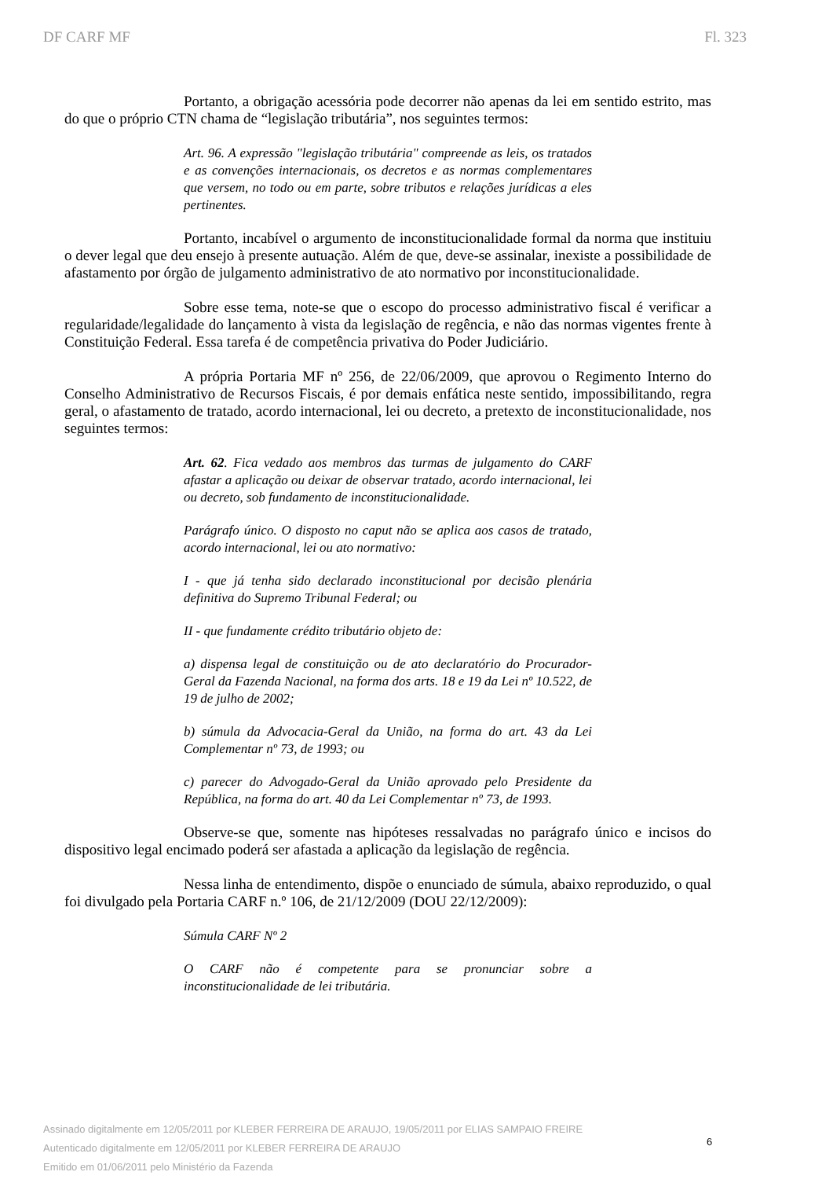DF CARF MF Fl. 323
Portanto, a obrigação acessória pode decorrer não apenas da lei em sentido estrito, mas do que o próprio CTN chama de “legislação tributária”, nos seguintes termos:
Art. 96. A expressão "legislação tributária" compreende as leis, os tratados e as convenções internacionais, os decretos e as normas complementares que versem, no todo ou em parte, sobre tributos e relações jurídicas a eles pertinentes.
Portanto, incabível o argumento de inconstitucionalidade formal da norma que instituiu o dever legal que deu ensejo à presente autuação. Além de que, deve-se assinalar, inexiste a possibilidade de afastamento por órgão de julgamento administrativo de ato normativo por inconstitucionalidade.
Sobre esse tema, note-se que o escopo do processo administrativo fiscal é verificar a regularidade/legalidade do lançamento à vista da legislação de regência, e não das normas vigentes frente à Constituição Federal. Essa tarefa é de competência privativa do Poder Judiciário.
A própria Portaria MF nº 256, de 22/06/2009, que aprovou o Regimento Interno do Conselho Administrativo de Recursos Fiscais, é por demais enfática neste sentido, impossibilitando, regra geral, o afastamento de tratado, acordo internacional, lei ou decreto, a pretexto de inconstitucionalidade, nos seguintes termos:
Art. 62. Fica vedado aos membros das turmas de julgamento do CARF afastar a aplicação ou deixar de observar tratado, acordo internacional, lei ou decreto, sob fundamento de inconstitucionalidade.
Parágrafo único. O disposto no caput não se aplica aos casos de tratado, acordo internacional, lei ou ato normativo:
I - que já tenha sido declarado inconstitucional por decisão plenária definitiva do Supremo Tribunal Federal; ou
II - que fundamente crédito tributário objeto de:
a) dispensa legal de constituição ou de ato declaratório do Procurador-Geral da Fazenda Nacional, na forma dos arts. 18 e 19 da Lei nº 10.522, de 19 de julho de 2002;
b) súmula da Advocacia-Geral da União, na forma do art. 43 da Lei Complementar nº 73, de 1993; ou
c) parecer do Advogado-Geral da União aprovado pelo Presidente da República, na forma do art. 40 da Lei Complementar nº 73, de 1993.
Observe-se que, somente nas hipóteses ressalvadas no parágrafo único e incisos do dispositivo legal encimado poderá ser afastada a aplicação da legislação de regência.
Nessa linha de entendimento, dispõe o enunciado de súmula, abaixo reproduzido, o qual foi divulgado pela Portaria CARF n.º 106, de 21/12/2009 (DOU 22/12/2009):
Súmula CARF Nº 2
O CARF não é competente para se pronunciar sobre a inconstitucionalidade de lei tributária.
Assinado digitalmente em 12/05/2011 por KLEBER FERREIRA DE ARAUJO, 19/05/2011 por ELIAS SAMPAIO FREIRE
Autenticado digitalmente em 12/05/2011 por KLEBER FERREIRA DE ARAUJO
Emitido em 01/06/2011 pelo Ministério da Fazenda
6